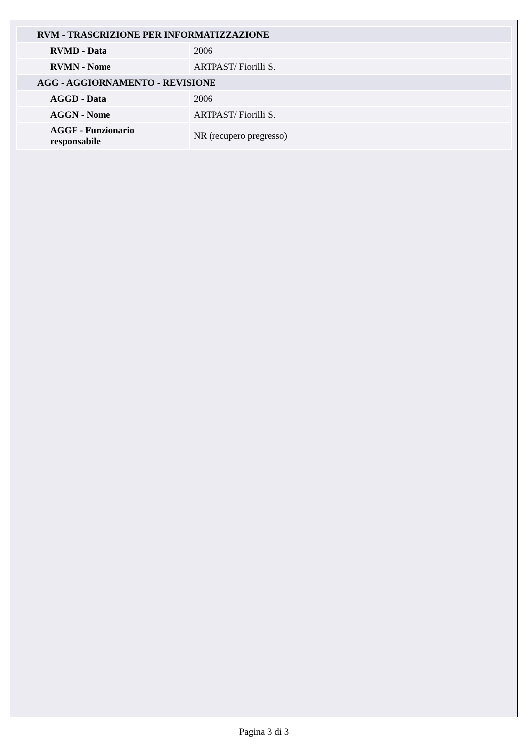| RVM - TRASCRIZIONE PER INFORMATIZZAZIONE | |
| RVMD - Data | 2006 |
| RVMN - Nome | ARTPAST/ Fiorilli S. |
| AGG - AGGIORNAMENTO - REVISIONE | |
| AGGD - Data | 2006 |
| AGGN - Nome | ARTPAST/ Fiorilli S. |
| AGGF - Funzionario responsabile | NR (recupero pregresso) |
Pagina 3 di 3